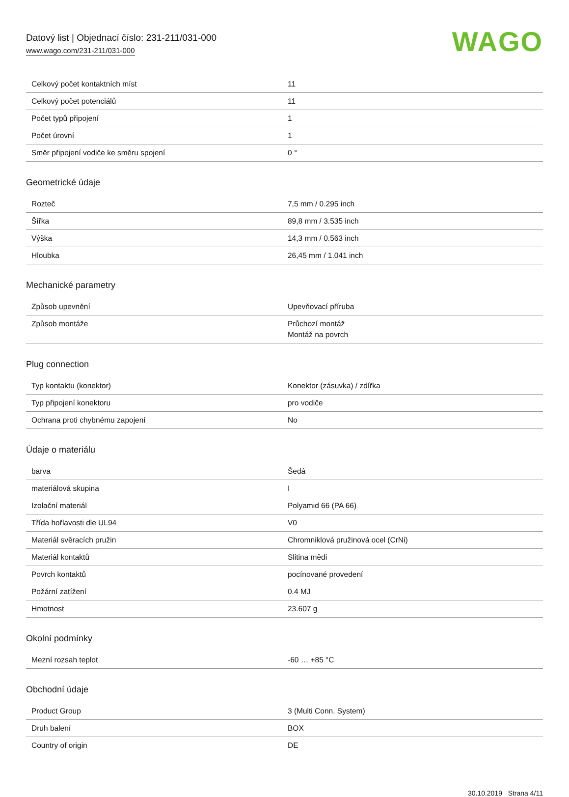Datový list | Objednací číslo: 231-211/031-000
www.wago.com/231-211/031-000
WAGO
| Celkový počet kontaktních míst | 11 |
| Celkový počet potenciálů | 11 |
| Počet typů připojení | 1 |
| Počet úrovní | 1 |
| Směr připojení vodiče ke směru spojení | 0 ° |
Geometrické údaje
| Rozteč | 7,5 mm / 0.295 inch |
| Šířka | 89,8 mm / 3.535 inch |
| Výška | 14,3 mm / 0.563 inch |
| Hloubka | 26,45 mm / 1.041 inch |
Mechanické parametry
| Způsob upevnění | Upevňovací příruba |
| Způsob montáže | Průchozí montáž Montáž na povrch |
Plug connection
| Typ kontaktu (konektor) | Konektor (zásuvka) / zdířka |
| Typ připojení konektoru | pro vodiče |
| Ochrana proti chybnému zapojení | No |
Údaje o materiálu
| barva | Šedá |
| materiálová skupina | I |
| Izolační materiál | Polyamid 66 (PA 66) |
| Třída hořlavosti dle UL94 | V0 |
| Materiál svěracích pružin | Chromniklová pružinová ocel (CrNi) |
| Materiál kontaktů | Slitina mědi |
| Povrch kontaktů | pocínované provedení |
| Požární zatížení | 0.4 MJ |
| Hmotnost | 23.607 g |
Okolní podmínky
| Mezní rozsah teplot | -60 … +85 °C |
Obchodní údaje
| Product Group | 3 (Multi Conn. System) |
| Druh balení | BOX |
| Country of origin | DE |
30.10.2019 Strana 4/11